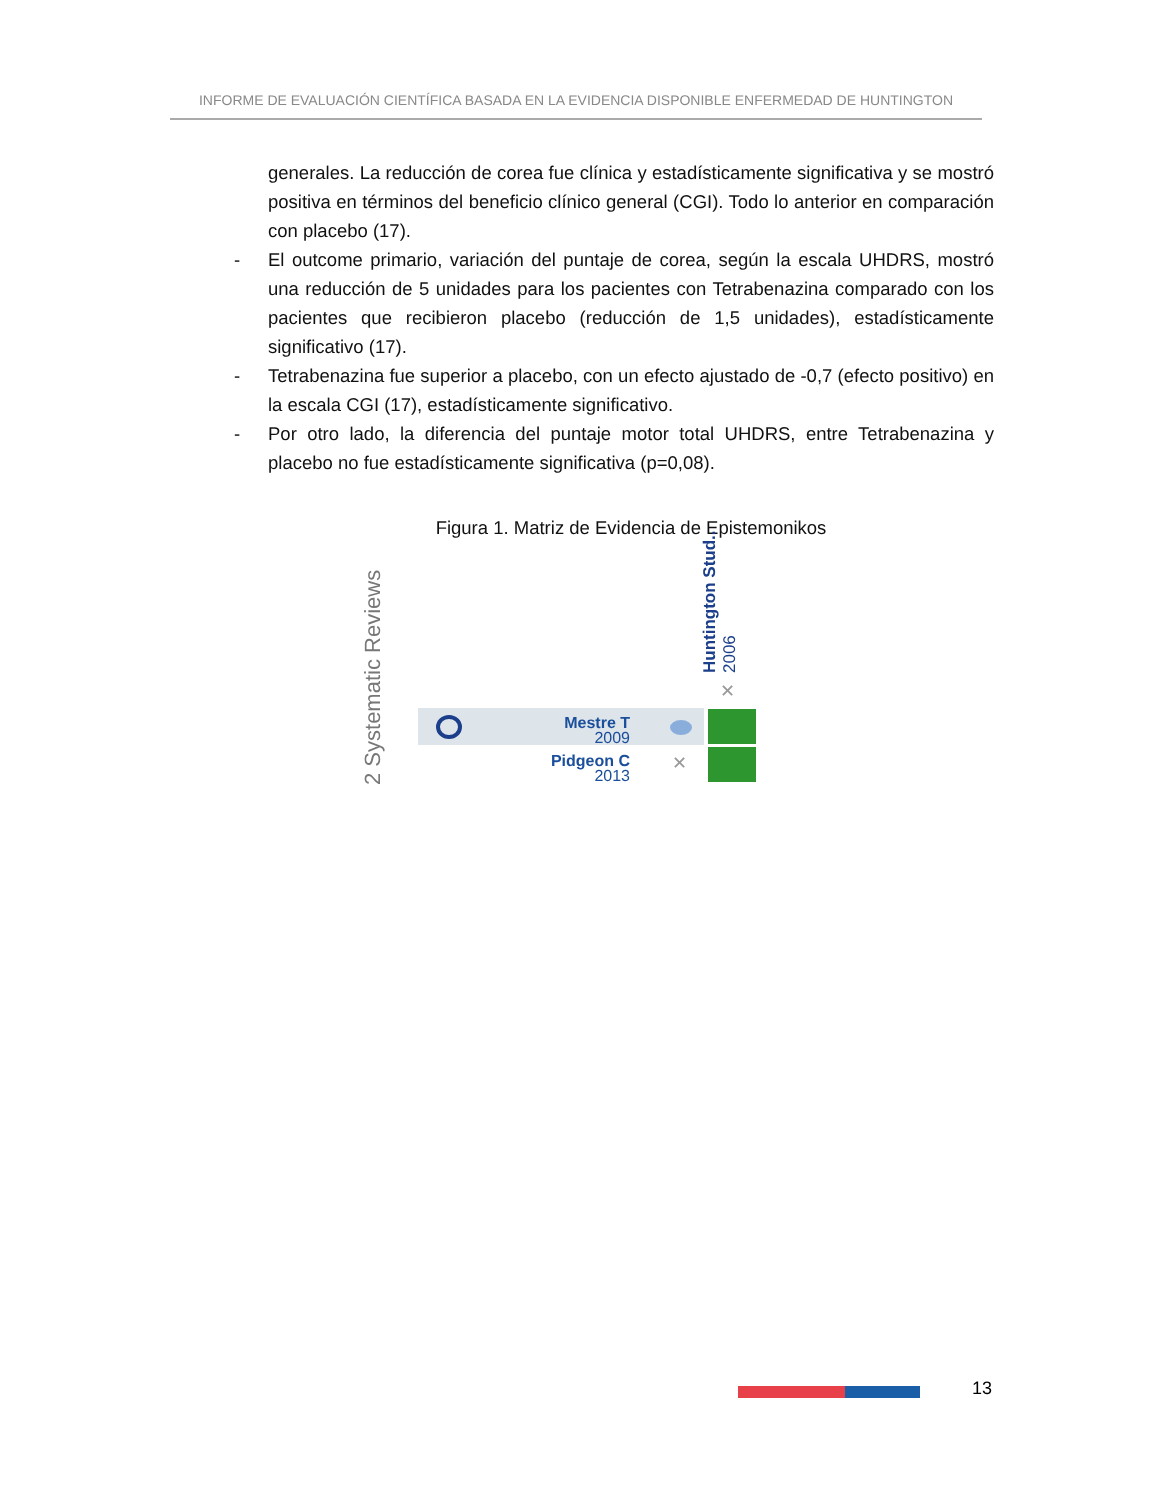INFORME DE EVALUACIÓN CIENTÍFICA BASADA EN LA EVIDENCIA DISPONIBLE ENFERMEDAD DE HUNTINGTON
generales. La reducción de corea fue clínica y estadísticamente significativa y se mostró positiva en términos del beneficio clínico general (CGI). Todo lo anterior en comparación con placebo (17).
- El outcome primario, variación del puntaje de corea, según la escala UHDRS, mostró una reducción de 5 unidades para los pacientes con Tetrabenazina comparado con los pacientes que recibieron placebo (reducción de 1,5 unidades), estadísticamente significativo (17).
- Tetrabenazina fue superior a placebo, con un efecto ajustado de -0,7 (efecto positivo) en la escala CGI (17), estadísticamente significativo.
- Por otro lado, la diferencia del puntaje motor total UHDRS, entre Tetrabenazina y placebo no fue estadísticamente significativa (p=0,08).
Figura 1. Matriz de Evidencia de Epistemonikos
2 Systematic Reviews
Huntington Stud..
2006
✕
Mestre T
2009
Pidgeon C
2013
✕
13